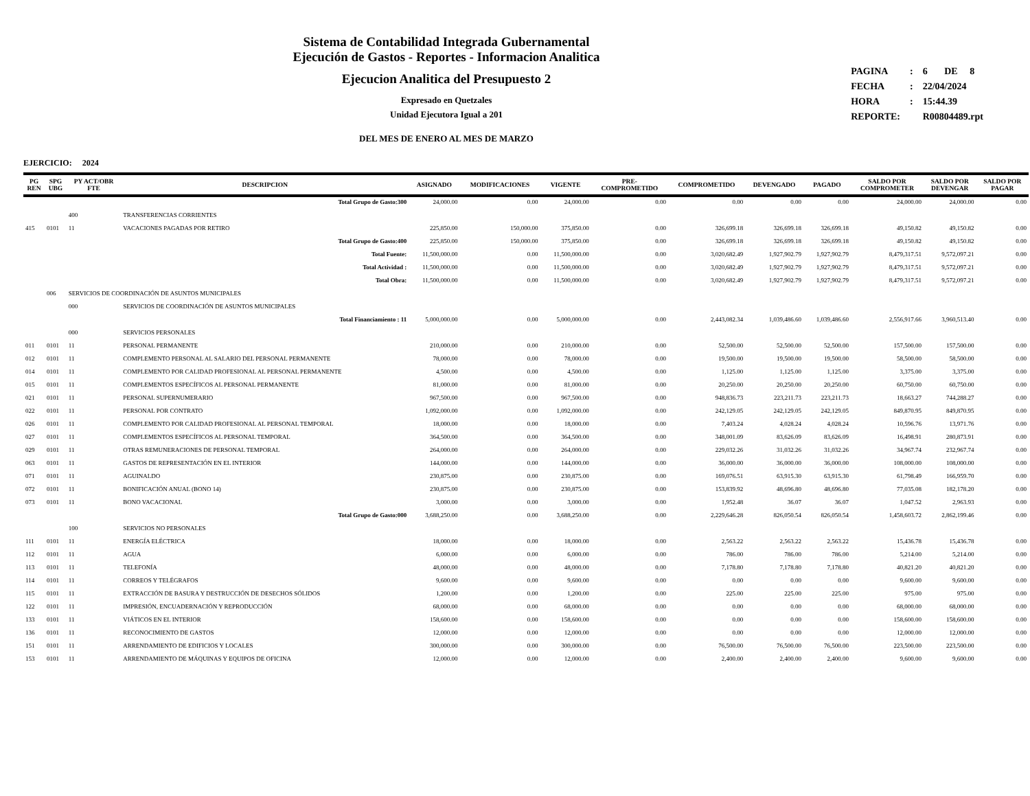Sistema de Contabilidad Integrada Gubernamental
Ejecución de Gastos - Reportes - Informacion Analitica
Ejecucion Analitica del Presupuesto 2
Expresado en Quetzales
Unidad Ejecutora Igual a 201
DEL MES DE ENERO AL MES DE MARZO
| PAGINA | : | 6 DE 8 |
| FECHA | : | 22/04/2024 |
| HORA | : | 15:44.39 |
| REPORTE: | | R00804489.rpt |
EJERCICIO: 2024
| PG REN | SPG UBG | PY ACT/OBR FTE | DESCRIPCION | ASIGNADO | MODIFICACIONES | VIGENTE | PRE- COMPROMETIDO | COMPROMETIDO | DEVENGADO | PAGADO | SALDO POR COMPROMETER | SALDO POR DEVENGAR | SALDO POR PAGAR |
| --- | --- | --- | --- | --- | --- | --- | --- | --- | --- | --- | --- | --- | --- |
| | | | Total Grupo de Gasto:300 | 24,000.00 | 0.00 | 24,000.00 | 0.00 | 0.00 | 0.00 | 0.00 | 24,000.00 | 24,000.00 | 0.00 |
| | | 400 | TRANSFERENCIAS CORRIENTES | | | | | | | | | | |
| 415 | 0101 | 11 | VACACIONES PAGADAS POR RETIRO | 225,850.00 | 150,000.00 | 375,850.00 | 0.00 | 326,699.18 | 326,699.18 | 326,699.18 | 49,150.82 | 49,150.82 | 0.00 |
| | | | Total Grupo de Gasto:400 | 225,850.00 | 150,000.00 | 375,850.00 | 0.00 | 326,699.18 | 326,699.18 | 326,699.18 | 49,150.82 | 49,150.82 | 0.00 |
| | | | Total Fuente: | 11,500,000.00 | 0.00 | 11,500,000.00 | 0.00 | 3,020,682.49 | 1,927,902.79 | 1,927,902.79 | 8,479,317.51 | 9,572,097.21 | 0.00 |
| | | | Total Actividad : | 11,500,000.00 | 0.00 | 11,500,000.00 | 0.00 | 3,020,682.49 | 1,927,902.79 | 1,927,902.79 | 8,479,317.51 | 9,572,097.21 | 0.00 |
| | | | Total Obra: | 11,500,000.00 | 0.00 | 11,500,000.00 | 0.00 | 3,020,682.49 | 1,927,902.79 | 1,927,902.79 | 8,479,317.51 | 9,572,097.21 | 0.00 |
| | 006 | SERVICIOS DE COORDINACIÓN DE ASUNTOS MUNICIPALES | | | | | | | | | | | |
| | | 000 | SERVICIOS DE COORDINACIÓN DE ASUNTOS MUNICIPALES | | | | | | | | | | |
| | | | Total Financiamiento : 11 | 5,000,000.00 | 0.00 | 5,000,000.00 | 0.00 | 2,443,082.34 | 1,039,486.60 | 1,039,486.60 | 2,556,917.66 | 3,960,513.40 | 0.00 |
| | | 000 | SERVICIOS PERSONALES | | | | | | | | | | |
| 011 | 0101 | 11 | PERSONAL PERMANENTE | 210,000.00 | 0.00 | 210,000.00 | 0.00 | 52,500.00 | 52,500.00 | 52,500.00 | 157,500.00 | 157,500.00 | 0.00 |
| 012 | 0101 | 11 | COMPLEMENTO PERSONAL AL SALARIO DEL PERSONAL PERMANENTE | 78,000.00 | 0.00 | 78,000.00 | 0.00 | 19,500.00 | 19,500.00 | 19,500.00 | 58,500.00 | 58,500.00 | 0.00 |
| 014 | 0101 | 11 | COMPLEMENTO POR CALIDAD PROFESIONAL AL PERSONAL PERMANENTE | 4,500.00 | 0.00 | 4,500.00 | 0.00 | 1,125.00 | 1,125.00 | 1,125.00 | 3,375.00 | 3,375.00 | 0.00 |
| 015 | 0101 | 11 | COMPLEMENTOS ESPECÍFICOS AL PERSONAL PERMANENTE | 81,000.00 | 0.00 | 81,000.00 | 0.00 | 20,250.00 | 20,250.00 | 20,250.00 | 60,750.00 | 60,750.00 | 0.00 |
| 021 | 0101 | 11 | PERSONAL SUPERNUMERARIO | 967,500.00 | 0.00 | 967,500.00 | 0.00 | 948,836.73 | 223,211.73 | 223,211.73 | 18,663.27 | 744,288.27 | 0.00 |
| 022 | 0101 | 11 | PERSONAL POR CONTRATO | 1,092,000.00 | 0.00 | 1,092,000.00 | 0.00 | 242,129.05 | 242,129.05 | 242,129.05 | 849,870.95 | 849,870.95 | 0.00 |
| 026 | 0101 | 11 | COMPLEMENTO POR CALIDAD PROFESIONAL AL PERSONAL TEMPORAL | 18,000.00 | 0.00 | 18,000.00 | 0.00 | 7,403.24 | 4,028.24 | 4,028.24 | 10,596.76 | 13,971.76 | 0.00 |
| 027 | 0101 | 11 | COMPLEMENTOS ESPECÍFICOS AL PERSONAL TEMPORAL | 364,500.00 | 0.00 | 364,500.00 | 0.00 | 348,001.09 | 83,626.09 | 83,626.09 | 16,498.91 | 280,873.91 | 0.00 |
| 029 | 0101 | 11 | OTRAS REMUNERACIONES DE PERSONAL TEMPORAL | 264,000.00 | 0.00 | 264,000.00 | 0.00 | 229,032.26 | 31,032.26 | 31,032.26 | 34,967.74 | 232,967.74 | 0.00 |
| 063 | 0101 | 11 | GASTOS DE REPRESENTACIÓN EN EL INTERIOR | 144,000.00 | 0.00 | 144,000.00 | 0.00 | 36,000.00 | 36,000.00 | 36,000.00 | 108,000.00 | 108,000.00 | 0.00 |
| 071 | 0101 | 11 | AGUINALDO | 230,875.00 | 0.00 | 230,875.00 | 0.00 | 169,076.51 | 63,915.30 | 63,915.30 | 61,798.49 | 166,959.70 | 0.00 |
| 072 | 0101 | 11 | BONIFICACIÓN ANUAL (BONO 14) | 230,875.00 | 0.00 | 230,875.00 | 0.00 | 153,839.92 | 48,696.80 | 48,696.80 | 77,035.08 | 182,178.20 | 0.00 |
| 073 | 0101 | 11 | BONO VACACIONAL | 3,000.00 | 0.00 | 3,000.00 | 0.00 | 1,952.48 | 36.07 | 36.07 | 1,047.52 | 2,963.93 | 0.00 |
| | | | Total Grupo de Gasto:000 | 3,688,250.00 | 0.00 | 3,688,250.00 | 0.00 | 2,229,646.28 | 826,050.54 | 826,050.54 | 1,458,603.72 | 2,862,199.46 | 0.00 |
| | | 100 | SERVICIOS NO PERSONALES | | | | | | | | | | |
| 111 | 0101 | 11 | ENERGÍA ELÉCTRICA | 18,000.00 | 0.00 | 18,000.00 | 0.00 | 2,563.22 | 2,563.22 | 2,563.22 | 15,436.78 | 15,436.78 | 0.00 |
| 112 | 0101 | 11 | AGUA | 6,000.00 | 0.00 | 6,000.00 | 0.00 | 786.00 | 786.00 | 786.00 | 5,214.00 | 5,214.00 | 0.00 |
| 113 | 0101 | 11 | TELEFONÍA | 48,000.00 | 0.00 | 48,000.00 | 0.00 | 7,178.80 | 7,178.80 | 7,178.80 | 40,821.20 | 40,821.20 | 0.00 |
| 114 | 0101 | 11 | CORREOS Y TELÉGRAFOS | 9,600.00 | 0.00 | 9,600.00 | 0.00 | 0.00 | 0.00 | 0.00 | 9,600.00 | 9,600.00 | 0.00 |
| 115 | 0101 | 11 | EXTRACCIÓN DE BASURA Y DESTRUCCIÓN DE DESECHOS SÓLIDOS | 1,200.00 | 0.00 | 1,200.00 | 0.00 | 225.00 | 225.00 | 225.00 | 975.00 | 975.00 | 0.00 |
| 122 | 0101 | 11 | IMPRESIÓN, ENCUADERNACIÓN Y REPRODUCCIÓN | 68,000.00 | 0.00 | 68,000.00 | 0.00 | 0.00 | 0.00 | 0.00 | 68,000.00 | 68,000.00 | 0.00 |
| 133 | 0101 | 11 | VIÁTICOS EN EL INTERIOR | 158,600.00 | 0.00 | 158,600.00 | 0.00 | 0.00 | 0.00 | 0.00 | 158,600.00 | 158,600.00 | 0.00 |
| 136 | 0101 | 11 | RECONOCIMIENTO DE GASTOS | 12,000.00 | 0.00 | 12,000.00 | 0.00 | 0.00 | 0.00 | 0.00 | 12,000.00 | 12,000.00 | 0.00 |
| 151 | 0101 | 11 | ARRENDAMIENTO DE EDIFICIOS Y LOCALES | 300,000.00 | 0.00 | 300,000.00 | 0.00 | 76,500.00 | 76,500.00 | 76,500.00 | 223,500.00 | 223,500.00 | 0.00 |
| 153 | 0101 | 11 | ARRENDAMIENTO DE MÁQUINAS Y EQUIPOS DE OFICINA | 12,000.00 | 0.00 | 12,000.00 | 0.00 | 2,400.00 | 2,400.00 | 2,400.00 | 9,600.00 | 9,600.00 | 0.00 |